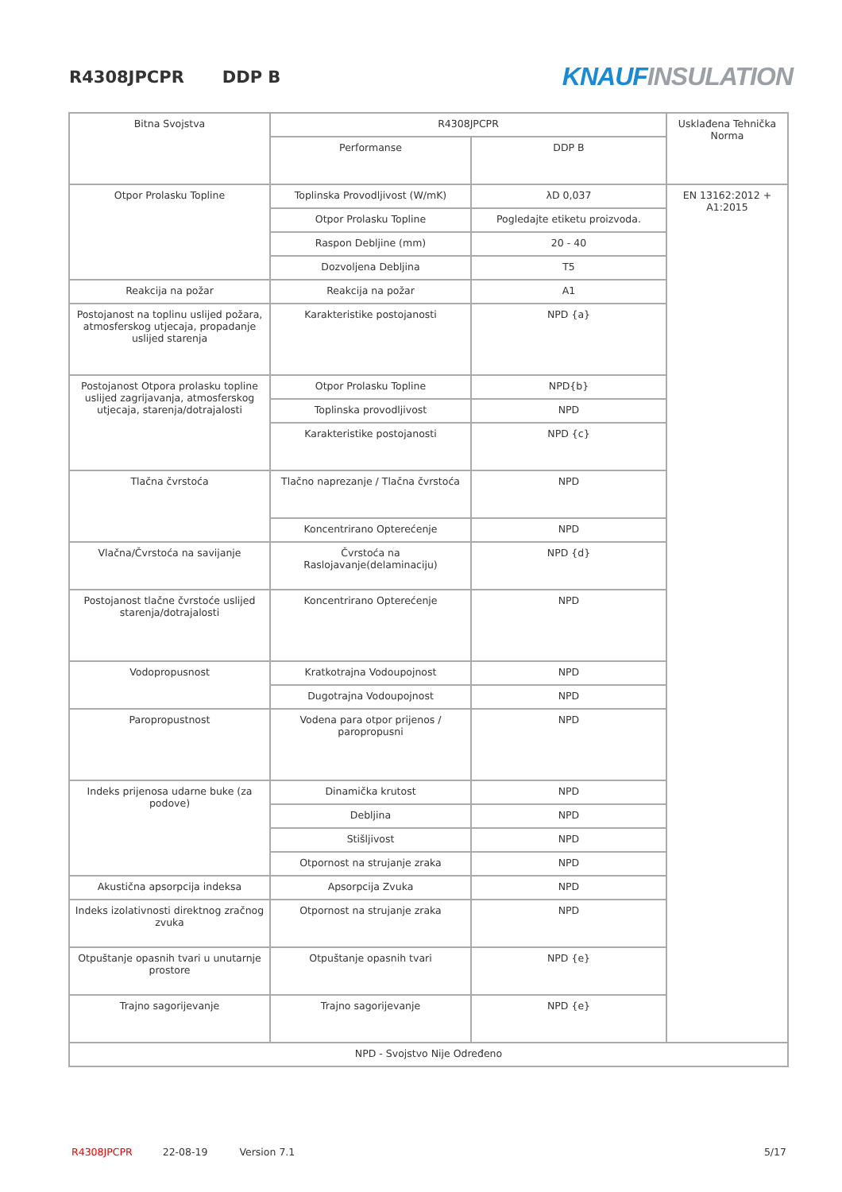R4308JPCPR DDP B
KNAUF INSULATION
| Bitna Svojstva | R4308JPCPR | | Usklađena Tehnička Norma |
| | Performanse | DDP B | |
| Otpor Prolasku Topline | Toplinska Provodljivost (W/mK) | λD 0,037 | EN 13162:2012 + A1:2015 |
| | Otpor Prolasku Topline | Pogledajte etiketu proizvoda. | |
| | Raspon Debljine (mm) | 20 - 40 | |
| | Dozvoljena Debljina | T5 | |
| Reakcija na požar | Reakcija na požar | A1 | |
| Postojanost na toplinu uslijed požara, atmosferskog utjecaja, propadanje uslijed starenja | Karakteristike postojanosti | NPD {a} | |
| Postojanost Otpora prolasku topline uslijed zagrijavanja, atmosferskog utjecaja, starenja/dotrajalosti | Otpor Prolasku Topline | NPD{b} | |
| | Toplinska provodljivost | NPD | |
| | Karakteristike postojanosti | NPD {c} | |
| Tlačna čvrstoća | Tlačno naprezanje / Tlačna čvrstoća | NPD | |
| | Koncentrirano Opterećenje | NPD | |
| Vlačna/Čvrstoća na savijanje | Čvrstoća na Raslojavanje(delaminaciju) | NPD {d} | |
| Postojanost tlačne čvrstoće uslijed starenja/dotrajalosti | Koncentrirano Opterećenje | NPD | |
| Vodopropusnost | Kratkotrajna Vodoupojnost | NPD | |
| | Dugotrajna Vodoupojnost | NPD | |
| Paropropustnost | Vodena para otpor prijenos / paropropusni | NPD | |
| Indeks prijenosa udarne buke (za podove) | Dinamička krutost | NPD | |
| | Debljina | NPD | |
| | Stišljivost | NPD | |
| | Otpornost na strujanje zraka | NPD | |
| Akustična apsorpcija indeksa | Apsorpcija Zvuka | NPD | |
| Indeks izolativnosti direktnog zračnog zvuka | Otpornost na strujanje zraka | NPD | |
| Otpuštanje opasnih tvari u unutarnje prostore | Otpuštanje opasnih tvari | NPD {e} | |
| Trajno sagorijevanje | Trajno sagorijevanje | NPD {e} | |
| NPD - Svojstvo Nije Određeno | | | |
R4308JPCPR 22-08-19 Version 7.1 5/17